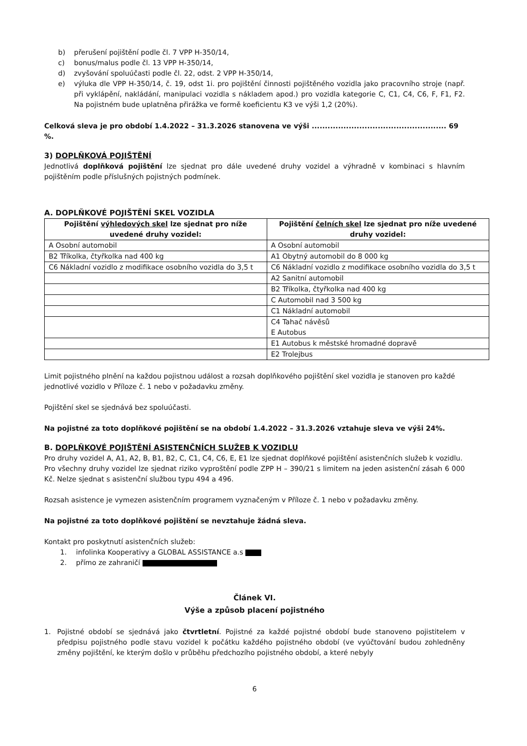b) přerušení pojištění podle čl. 7 VPP H-350/14,
c) bonus/malus podle čl. 13 VPP H-350/14,
d) zvyšování spoluúčasti podle čl. 22, odst. 2 VPP H-350/14,
e) výluka dle VPP H-350/14, č. 19, odst 1i. pro pojištění činnosti pojištěného vozidla jako pracovního stroje (např. při vyklápění, nakládání, manipulaci vozidla s nákladem apod.) pro vozidla kategorie C, C1, C4, C6, F, F1, F2. Na pojistném bude uplatněna přirážka ve formě koeficientu K3 ve výši 1,2 (20%).
Celková sleva je pro období 1.4.2022 – 31.3.2026 stanovena ve výši ................................................... 69 %.
3) DOPLŇKOVÁ POJIŠTĚNÍ
Jednotlivá doplňková pojištění lze sjednat pro dále uvedené druhy vozidel a výhradně v kombinaci s hlavním pojištěním podle příslušných pojistných podmínek.
A. DOPLŇKOVÉ POJIŠTĚNÍ SKEL VOZIDLA
| Pojištění výhledových skel lze sjednat pro níže uvedené druhy vozidel: | Pojištění čelních skel lze sjednat pro níže uvedené druhy vozidel: |
| --- | --- |
| A Osobní automobil | A Osobní automobil |
| B2 Tříkolka, čtyřkolka nad 400 kg | A1 Obytný automobil do 8 000 kg |
| C6 Nákladní vozidlo z modifikace osobního vozidla do 3,5 t | C6 Nákladní vozidlo z modifikace osobního vozidla do 3,5 t |
| | A2 Sanitní automobil |
| | B2 Tříkolka, čtyřkolka nad 400 kg |
| | C Automobil nad 3 500 kg |
| | C1 Nákladní automobil |
| | C4 Tahač návěsů E Autobus |
| | E1 Autobus k městské hromadné dopravě |
| | E2 Trolejbus |
Limit pojistného plnění na každou pojistnou událost a rozsah doplňkového pojištění skel vozidla je stanoven pro každé jednotlivé vozidlo v Příloze č. 1 nebo v požadavku změny.
Pojištění skel se sjednává bez spoluúčasti.
Na pojistné za toto doplňkové pojištění se na období 1.4.2022 – 31.3.2026 vztahuje sleva ve výši 24%.
B. DOPLŇKOVÉ POJIŠTĚNÍ ASISTENČNÍCH SLUŽEB K VOZIDLU
Pro druhy vozidel A, A1, A2, B, B1, B2, C, C1, C4, C6, E, E1 lze sjednat doplňkové pojištění asistenčních služeb k vozidlu.
Pro všechny druhy vozidel lze sjednat riziko vyproštění podle ZPP H – 390/21 s limitem na jeden asistenční zásah 6 000 Kč. Nelze sjednat s asistenční službou typu 494 a 496.
Rozsah asistence je vymezen asistenčním programem vyznačeným v Příloze č. 1 nebo v požadavku změny.
Na pojistné za toto doplňkové pojištění se nevztahuje žádná sleva.
Kontakt pro poskytnutí asistenčních služeb:
1. infolinka Kooperativy a GLOBAL ASSISTANCE a.s
2. přímo ze zahraničí
Článek VI.
Výše a způsob placení pojistného
1. Pojistné období se sjednává jako čtvrtletní. Pojistné za každé pojistné období bude stanoveno pojistitelem v předpisu pojistného podle stavu vozidel k počátku každého pojistného období (ve vyúčtování budou zohledněny změny pojištění, ke kterým došlo v průběhu předchozího pojistného období, a které nebyly
6